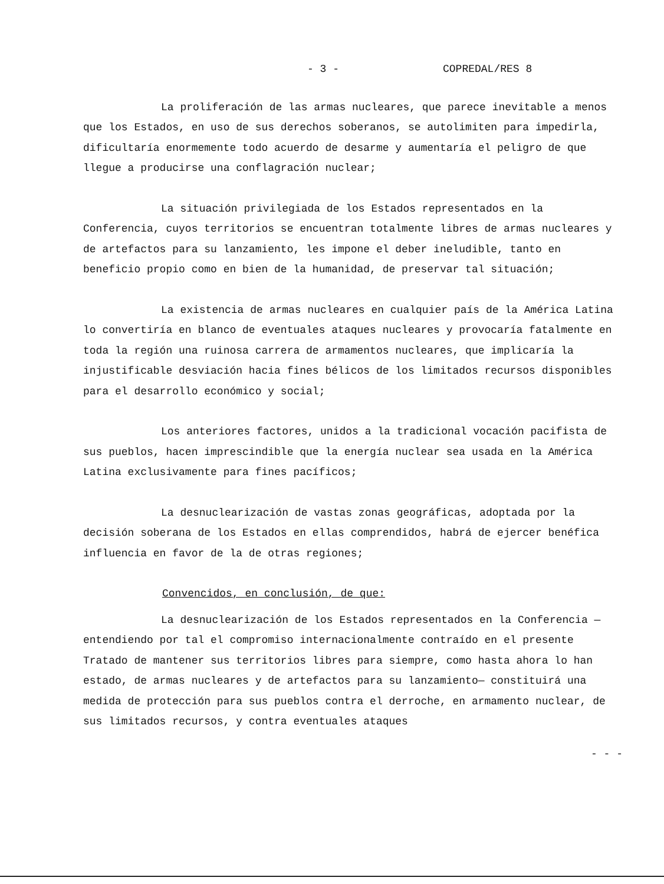- 3 - COPREDAL/RES 8
La proliferación de las armas nucleares, que parece inevitable a menos que los Estados, en uso de sus derechos soberanos, se autolimiten para impedirla, dificultaría enormemente todo acuerdo de desarme y aumentaría el peligro de que llegue a producirse una conflagración nuclear;
La situación privilegiada de los Estados representados en la Conferencia, cuyos territorios se encuentran totalmente libres de armas nucleares y de artefactos para su lanzamiento, les impone el deber ineludible, tanto en beneficio propio como en bien de la humanidad, de preservar tal situación;
La existencia de armas nucleares en cualquier país de la América Latina lo convertiría en blanco de eventuales ataques nucleares y provocaría fatalmente en toda la región una ruinosa carrera de armamentos nucleares, que implicaría la injustificable desviación hacia fines bélicos de los limitados recursos disponibles para el desarrollo económico y social;
Los anteriores factores, unidos a la tradicional vocación pacifista de sus pueblos, hacen imprescindible que la energía nuclear sea usada en la América Latina exclusivamente para fines pacíficos;
La desnuclearización de vastas zonas geográficas, adoptada por la decisión soberana de los Estados en ellas comprendidos, habrá de ejercer benéfica influencia en favor de la de otras regiones;
Convencidos, en conclusión, de que:
La desnuclearización de los Estados representados en la Conferencia —entendiendo por tal el compromiso internacionalmente contraído en el presente Tratado de mantener sus territorios libres para siempre, como hasta ahora lo han estado, de armas nucleares y de artefactos para su lanzamiento— constituirá una medida de protección para sus pueblos contra el derroche, en armamento nuclear, de sus limitados recursos, y contra eventuales ataques
- - -